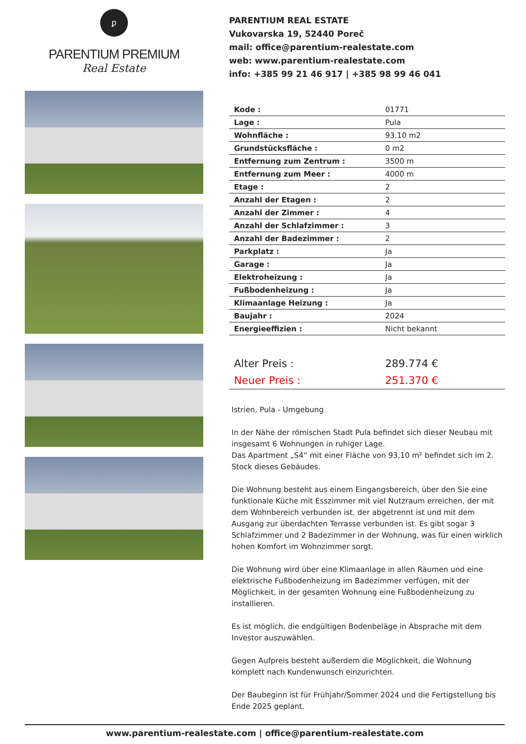ꝑ
PARENTIUM PREMIUM
Real Estate
PARENTIUM REAL ESTATE
Vukovarska 19, 52440 Poreč
mail: office@parentium-realestate.com
web: www.parentium-realestate.com
info: +385 99 21 46 917 | +385 98 99 46 041
| Kode : | 01771 |
| Lage : | Pula |
| Wohnfläche : | 93.10 m2 |
| Grundstücksfläche : | 0 m2 |
| Entfernung zum Zentrum : | 3500 m |
| Entfernung zum Meer : | 4000 m |
| Etage : | 2 |
| Anzahl der Etagen : | 2 |
| Anzahl der Zimmer : | 4 |
| Anzahl der Schlafzimmer : | 3 |
| Anzahl der Badezimmer : | 2 |
| Parkplatz : | Ja |
| Garage : | Ja |
| Elektroheizung : | Ja |
| Fußbodenheizung : | Ja |
| Klimaanlage Heizung : | Ja |
| Baujahr : | 2024 |
| Energieeffizien : | Nicht bekannt |
| Alter Preis : | 289.774 € |
| Neuer Preis : | 251.370 € |
Istrien, Pula - Umgebung
In der Nähe der römischen Stadt Pula befindet sich dieser Neubau mit insgesamt 6 Wohnungen in ruhiger Lage.
Das Apartment „S4“ mit einer Fläche von 93,10 m² befindet sich im 2. Stock dieses Gebäudes.
Die Wohnung besteht aus einem Eingangsbereich, über den Sie eine funktionale Küche mit Esszimmer mit viel Nutzraum erreichen, der mit dem Wohnbereich verbunden ist, der abgetrennt ist und mit dem Ausgang zur überdachten Terrasse verbunden ist. Es gibt sogar 3 Schlafzimmer und 2 Badezimmer in der Wohnung, was für einen wirklich hohen Komfort im Wohnzimmer sorgt.
Die Wohnung wird über eine Klimaanlage in allen Räumen und eine elektrische Fußbodenheizung im Badezimmer verfügen, mit der Möglichkeit, in der gesamten Wohnung eine Fußbodenheizung zu installieren.
Es ist möglich, die endgültigen Bodenbeläge in Absprache mit dem Investor auszuwählen.
Gegen Aufpreis besteht außerdem die Möglichkeit, die Wohnung komplett nach Kundenwunsch einzurichten.
Der Baubeginn ist für Frühjahr/Sommer 2024 und die Fertigstellung bis Ende 2025 geplant.
www.parentium-realestate.com | office@parentium-realestate.com